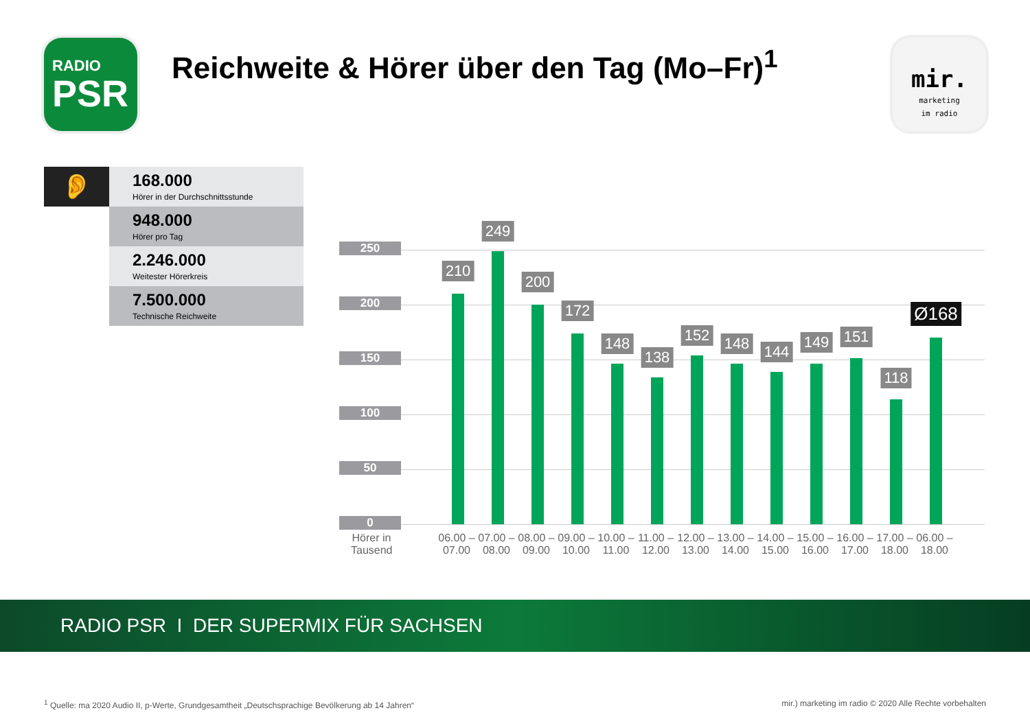RADIO
PSR
Reichweite & Hörer über den Tag (Mo–Fr)<sup>1</sup>
mir.
marketing
im radio
👂
168.000
Hörer in der Durchschnittsstunde
948.000
Hörer pro Tag
2.246.000
Weitester Hörerkreis
7.500.000
Technische Reichweite
250
200
150
100
50
0
210
249
200
172
148
138
152 148 144
149 151
118
Ø168
Hörer in Tausend
06.00 – 07.00
07.00 – 08.00
08.00 – 09.00
09.00 – 10.00
10.00 – 11.00
11.00 – 12.00
12.00 – 13.00
13.00 – 14.00
14.00 – 15.00
15.00 – 16.00
16.00 – 17.00
17.00 – 18.00
06.00 – 18.00
RADIO PSR I DER SUPERMIX FÜR SACHSEN
<sup>1</sup> Quelle: ma 2020 Audio II, p-Werte, Grundgesamtheit „Deutschsprachige Bevölkerung ab 14 Jahren“mir.) marketing im radio © 2020 Alle Rechte vorbehalten